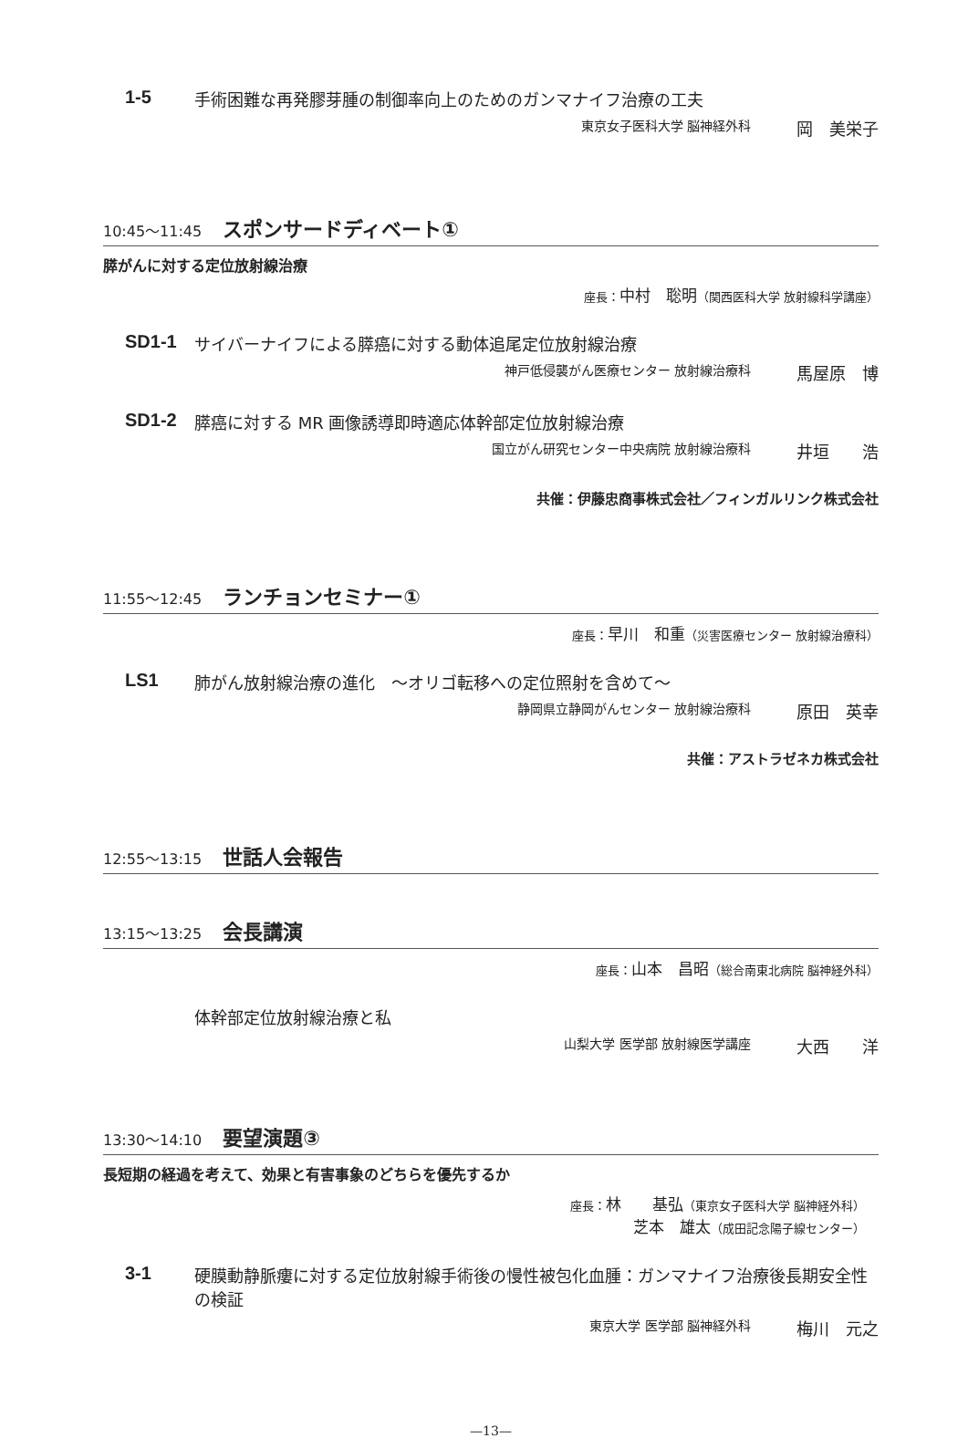1-5 手術困難な再発膠芽腫の制御率向上のためのガンマナイフ治療の工夫
東京女子医科大学 脳神経外科 岡　美栄子
10:45～11:45 スポンサードディベート①
膵がんに対する定位放射線治療
座長：中村　聡明（関西医科大学 放射線科学講座）
SD1-1 サイバーナイフによる膵癌に対する動体追尾定位放射線治療
神戸低侵襲がん医療センター 放射線治療科 馬屋原　博
SD1-2 膵癌に対する MR 画像誘導即時適応体幹部定位放射線治療
国立がん研究センター中央病院 放射線治療科 井垣　　浩
共催：伊藤忠商事株式会社／フィンガルリンク株式会社
11:55～12:45 ランチョンセミナー①
座長：早川　和重（災害医療センター 放射線治療科）
LS1 肺がん放射線治療の進化　～オリゴ転移への定位照射を含めて～
静岡県立静岡がんセンター 放射線治療科 原田　英幸
共催：アストラゼネカ株式会社
12:55～13:15 世話人会報告
13:15～13:25 会長講演
座長：山本　昌昭（総合南東北病院 脳神経外科）
体幹部定位放射線治療と私
山梨大学 医学部 放射線医学講座 大西　　洋
13:30～14:10 要望演題③
長短期の経過を考えて、効果と有害事象のどちらを優先するか
座長：林　　基弘（東京女子医科大学 脳神経外科）
芝本　雄太（成田記念陽子線センター）
3-1 硬膜動静脈瘻に対する定位放射線手術後の慢性被包化血腫：ガンマナイフ治療後長期安全性の検証
東京大学 医学部 脳神経外科 梅川　元之
—13—